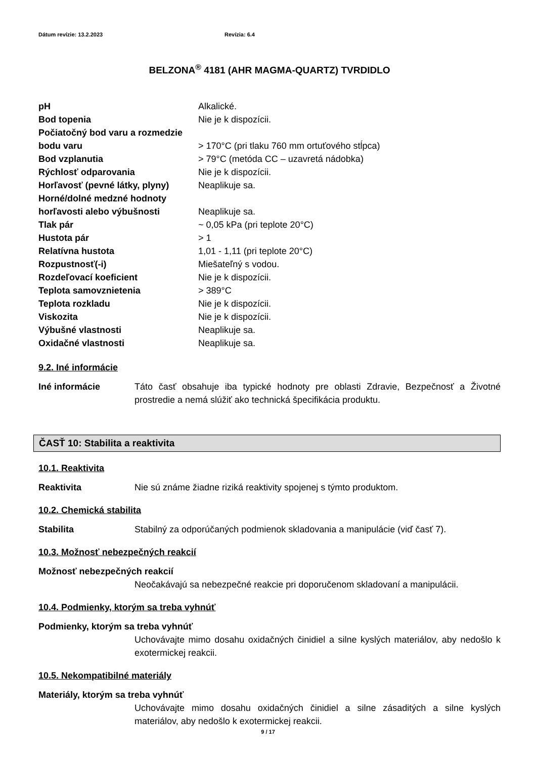Dátum revízie: 13.2.2023 Revízia: 6.4
BELZONA<sup>®</sup> 4181 (AHR MAGMA-QUARTZ) TVRDIDLO
| pH | Alkalické. |
| Bod topenia | Nie je k dispozícii. |
| Počiatočný bod varu a rozmedzie | |
| bodu varu | > 170°C (pri tlaku 760 mm ortuťového stĺpca) |
| Bod vzplanutia | > 79°C (metóda CC – uzavretá nádobka) |
| Rýchlosť odparovania | Nie je k dispozícii. |
| Horľavosť (pevné látky, plyny) | Neaplikuje sa. |
| Horné/dolné medzné hodnoty | |
| horľavosti alebo výbušnosti | Neaplikuje sa. |
| Tlak pár | ~ 0,05 kPa (pri teplote 20°C) |
| Hustota pár | > 1 |
| Relatívna hustota | 1,01 - 1,11 (pri teplote 20°C) |
| Rozpustnosť(-i) | Miešateľný s vodou. |
| Rozdeľovací koeficient | Nie je k dispozícii. |
| Teplota samovznietenia | > 389°C |
| Teplota rozkladu | Nie je k dispozícii. |
| Viskozita | Nie je k dispozícii. |
| Výbušné vlastnosti | Neaplikuje sa. |
| Oxidačné vlastnosti | Neaplikuje sa. |
9.2. Iné informácie
Iné informácie Táto časť obsahuje iba typické hodnoty pre oblasti Zdravie, Bezpečnosť a Životné prostredie a nemá slúžiť ako technická špecifikácia produktu.
ČASŤ 10: Stabilita a reaktivita
10.1. Reaktivita
Reaktivita Nie sú známe žiadne riziká reaktivity spojenej s týmto produktom.
10.2. Chemická stabilita
Stabilita Stabilný za odporúčaných podmienok skladovania a manipulácie (viď časť 7).
10.3. Možnosť nebezpečných reakcií
Možnosť nebezpečných reakcií
Neočakávajú sa nebezpečné reakcie pri doporučenom skladovaní a manipulácii.
10.4. Podmienky, ktorým sa treba vyhnúť
Podmienky, ktorým sa treba vyhnúť
Uchovávajte mimo dosahu oxidačných činidiel a silne kyslých materiálov, aby nedošlo k exotermickej reakcii.
10.5. Nekompatibilné materiály
Materiály, ktorým sa treba vyhnúť
Uchovávajte mimo dosahu oxidačných činidiel a silne zásaditých a silne kyslých materiálov, aby nedošlo k exotermickej reakcii.
9 / 17